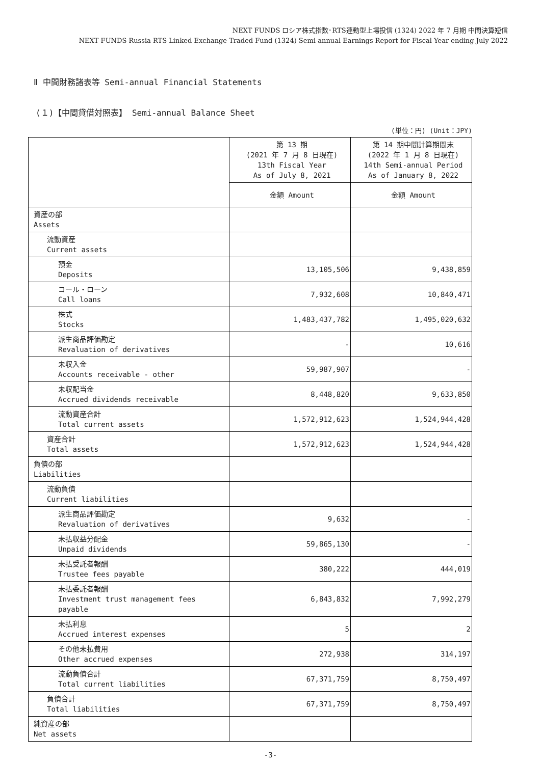NEXT FUNDS ロシア株式指数･RTS連動型上場投信 (1324) 2022 年 7 月期 中間決算短信
NEXT FUNDS Russia RTS Linked Exchange Traded Fund (1324) Semi-annual Earnings Report for Fiscal Year ending July 2022
Ⅱ 中間財務諸表等 Semi-annual Financial Statements
(１)【中間貸借対照表】 Semi-annual Balance Sheet
(単位：円) (Unit：JPY)
| | 第 13 期 (2021 年 7 月 8 日現在) 13th Fiscal Year As of July 8, 2021 | 第 14 期中間計算期間末 (2022 年 1 月 8 日現在) 14th Semi-annual Period As of January 8, 2022 |
| | 金額 Amount | 金額 Amount |
| 資産の部 Assets | | |
| 流動資産 Current assets | | |
| 預金 Deposits | 13,105,506 | 9,438,859 |
| コール・ローン Call loans | 7,932,608 | 10,840,471 |
| 株式 Stocks | 1,483,437,782 | 1,495,020,632 |
| 派生商品評価勘定 Revaluation of derivatives | - | 10,616 |
| 未収入金 Accounts receivable - other | 59,987,907 | - |
| 未収配当金 Accrued dividends receivable | 8,448,820 | 9,633,850 |
| 流動資産合計 Total current assets | 1,572,912,623 | 1,524,944,428 |
| 資産合計 Total assets | 1,572,912,623 | 1,524,944,428 |
| 負債の部 Liabilities | | |
| 流動負債 Current liabilities | | |
| 派生商品評価勘定 Revaluation of derivatives | 9,632 | - |
| 未払収益分配金 Unpaid dividends | 59,865,130 | - |
| 未払受託者報酬 Trustee fees payable | 380,222 | 444,019 |
| 未払委託者報酬 Investment trust management fees payable | 6,843,832 | 7,992,279 |
| 未払利息 Accrued interest expenses | 5 | 2 |
| その他未払費用 Other accrued expenses | 272,938 | 314,197 |
| 流動負債合計 Total current liabilities | 67,371,759 | 8,750,497 |
| 負債合計 Total liabilities | 67,371,759 | 8,750,497 |
| 純資産の部 Net assets | | |
-3-